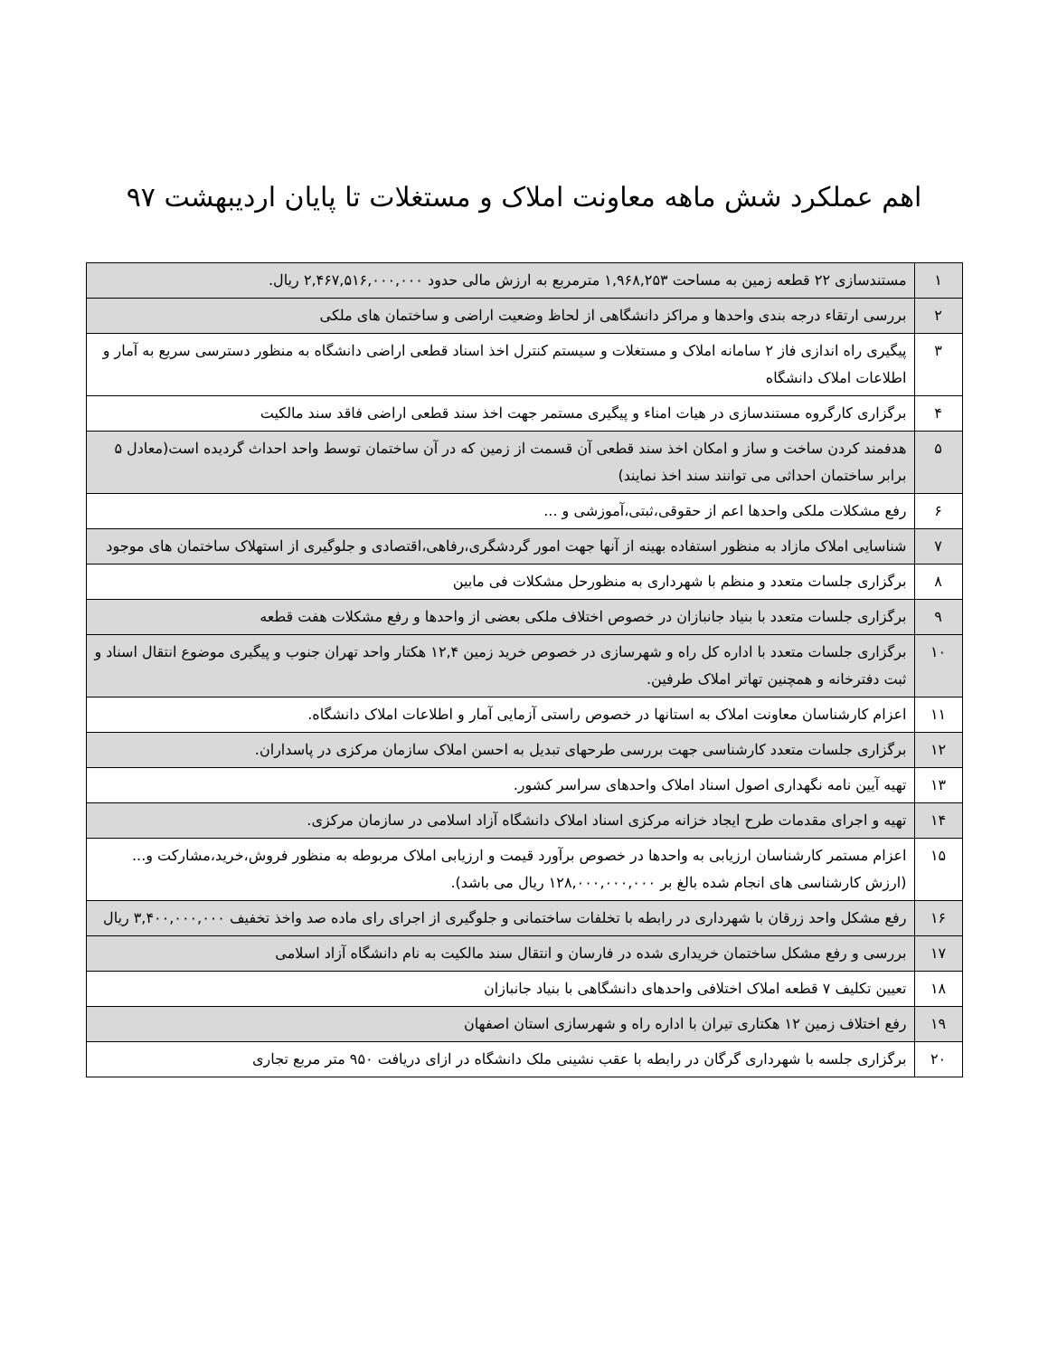اهم عملکرد شش ماهه معاونت املاک و مستغلات تا پایان اردیبهشت ۹۷
| ۱ | مستندسازی ۲۲ قطعه زمین به مساحت ۱,۹۶۸,۲۵۳ مترمربع به ارزش مالی حدود ۲,۴۶۷,۵۱۶,۰۰۰,۰۰۰ ریال. |
| ۲ | بررسی ارتقاء درجه بندی واحدها و مراکز دانشگاهی از لحاظ وضعیت اراضی و ساختمان های ملکی |
| ۳ | پیگیری راه اندازی فاز ۲ سامانه املاک و مستغلات و سیستم کنترل اخذ اسناد قطعی اراضی دانشگاه به منظور دسترسی سریع به آمار و اطلاعات املاک دانشگاه |
| ۴ | برگزاری کارگروه مستندسازی در هیات امناء و پیگیری مستمر جهت اخذ سند قطعی اراضی فاقد سند مالکیت |
| ۵ | هدفمند کردن ساخت و ساز و امکان اخذ سند قطعی آن قسمت از زمین که در آن ساختمان توسط واحد احداث گردیده است(معادل ۵ برابر ساختمان احداثی می توانند سند اخذ نمایند) |
| ۶ | رفع مشکلات ملکی واحدها اعم از حقوقی،ثبتی،آموزشی و ... |
| ۷ | شناسایی املاک مازاد به منظور استفاده بهینه از آنها جهت امور گردشگری،رفاهی،اقتصادی و جلوگیری از استهلاک ساختمان های موجود |
| ۸ | برگزاری جلسات متعدد و منظم با شهرداری به منظورحل مشکلات فی مابین |
| ۹ | برگزاری جلسات متعدد با بنیاد جانبازان در خصوص اختلاف ملکی بعضی از واحدها و رفع مشکلات هفت قطعه |
| ۱۰ | برگزاری جلسات متعدد با اداره کل راه و شهرسازی در خصوص خرید زمین ۱۲,۴ هکتار واحد تهران جنوب و پیگیری موضوع انتقال اسناد و ثبت دفترخانه و همچنین تهاتر املاک طرفین. |
| ۱۱ | اعزام کارشناسان معاونت املاک به استانها در خصوص راستی آزمایی آمار و اطلاعات املاک دانشگاه. |
| ۱۲ | برگزاری جلسات متعدد کارشناسی جهت بررسی طرحهای تبدیل به احسن املاک سازمان مرکزی در پاسداران. |
| ۱۳ | تهیه آیین نامه نگهداری اصول اسناد املاک واحدهای سراسر کشور. |
| ۱۴ | تهیه و اجرای مقدمات طرح ایجاد خزانه مرکزی اسناد املاک دانشگاه آزاد اسلامی در سازمان مرکزی. |
| ۱۵ | اعزام مستمر کارشناسان ارزیابی به واحدها در خصوص برآورد قیمت و ارزیابی املاک مربوطه به منظور فروش،خرید،مشارکت و...(ارزش کارشناسی های انجام شده بالغ بر ۱۲۸,۰۰۰,۰۰۰,۰۰۰ ریال می باشد). |
| ۱۶ | رفع مشکل واحد زرقان با شهرداری در رابطه با تخلفات ساختمانی و جلوگیری از اجرای رای ماده صد واخذ تخفیف ۳,۴۰۰,۰۰۰,۰۰۰ ریال |
| ۱۷ | بررسی و رفع مشکل ساختمان خریداری شده در فارسان و انتقال سند مالکیت به نام دانشگاه آزاد اسلامی |
| ۱۸ | تعیین تکلیف ۷ قطعه املاک اختلافی واحدهای دانشگاهی با بنیاد جانبازان |
| ۱۹ | رفع اختلاف زمین ۱۲ هکتاری تیران با اداره راه و شهرسازی استان اصفهان |
| ۲۰ | برگزاری جلسه با شهرداری گرگان در رابطه با عقب نشینی ملک دانشگاه در ازای دریافت ۹۵۰ متر مربع تجاری |